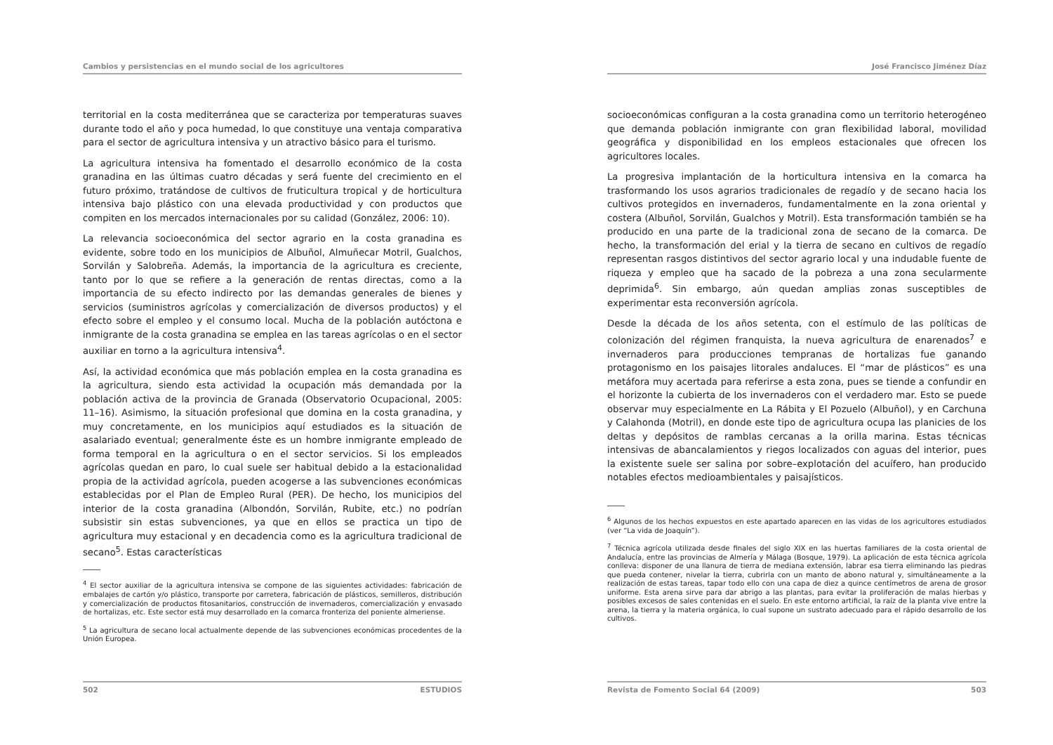Cambios y persistencias en el mundo social de los agricultores
territorial en la costa mediterránea que se caracteriza por temperaturas suaves durante todo el año y poca humedad, lo que constituye una ventaja comparativa para el sector de agricultura intensiva y un atractivo básico para el turismo.
La agricultura intensiva ha fomentado el desarrollo económico de la costa granadina en las últimas cuatro décadas y será fuente del crecimiento en el futuro próximo, tratándose de cultivos de fruticultura tropical y de horticultura intensiva bajo plástico con una elevada productividad y con productos que compiten en los mercados internacionales por su calidad (González, 2006: 10).
La relevancia socioeconómica del sector agrario en la costa granadina es evidente, sobre todo en los municipios de Albuñol, Almuñecar Motril, Gualchos, Sorvilán y Salobreña. Además, la importancia de la agricultura es creciente, tanto por lo que se refiere a la generación de rentas directas, como a la importancia de su efecto indirecto por las demandas generales de bienes y servicios (suministros agrícolas y comercialización de diversos productos) y el efecto sobre el empleo y el consumo local. Mucha de la población autóctona e inmigrante de la costa granadina se emplea en las tareas agrícolas o en el sector auxiliar en torno a la agricultura intensiva<sup>4</sup>.
Así, la actividad económica que más población emplea en la costa granadina es la agricultura, siendo esta actividad la ocupación más demandada por la población activa de la provincia de Granada (Observatorio Ocupacional, 2005: 11–16). Asimismo, la situación profesional que domina en la costa granadina, y muy concretamente, en los municipios aquí estudiados es la situación de asalariado eventual; generalmente éste es un hombre inmigrante empleado de forma temporal en la agricultura o en el sector servicios. Si los empleados agrícolas quedan en paro, lo cual suele ser habitual debido a la estacionalidad propia de la actividad agrícola, pueden acogerse a las subvenciones económicas establecidas por el Plan de Empleo Rural (PER). De hecho, los municipios del interior de la costa granadina (Albondón, Sorvilán, Rubite, etc.) no podrían subsistir sin estas subvenciones, ya que en ellos se practica un tipo de agricultura muy estacional y en decadencia como es la agricultura tradicional de secano<sup>5</sup>. Estas características
<sup>4</sup> El sector auxiliar de la agricultura intensiva se compone de las siguientes actividades: fabricación de embalajes de cartón y/o plástico, transporte por carretera, fabricación de plásticos, semilleros, distribución y comercialización de productos fitosanitarios, construcción de invernaderos, comercialización y envasado de hortalizas, etc. Este sector está muy desarrollado en la comarca fronteriza del poniente almeriense.
<sup>5</sup> La agricultura de secano local actualmente depende de las subvenciones económicas procedentes de la Unión Europea.
502 ESTUDIOS
José Francisco Jiménez Díaz
socioeconómicas configuran a la costa granadina como un territorio heterogéneo que demanda población inmigrante con gran flexibilidad laboral, movilidad geográfica y disponibilidad en los empleos estacionales que ofrecen los agricultores locales.
La progresiva implantación de la horticultura intensiva en la comarca ha trasformando los usos agrarios tradicionales de regadío y de secano hacia los cultivos protegidos en invernaderos, fundamentalmente en la zona oriental y costera (Albuñol, Sorvilán, Gualchos y Motril). Esta transformación también se ha producido en una parte de la tradicional zona de secano de la comarca. De hecho, la transformación del erial y la tierra de secano en cultivos de regadío representan rasgos distintivos del sector agrario local y una indudable fuente de riqueza y empleo que ha sacado de la pobreza a una zona secularmente deprimida<sup>6</sup>. Sin embargo, aún quedan amplias zonas susceptibles de experimentar esta reconversión agrícola.
Desde la década de los años setenta, con el estímulo de las políticas de colonización del régimen franquista, la nueva agricultura de enarenados<sup>7</sup> e invernaderos para producciones tempranas de hortalizas fue ganando protagonismo en los paisajes litorales andaluces. El “mar de plásticos” es una metáfora muy acertada para referirse a esta zona, pues se tiende a confundir en el horizonte la cubierta de los invernaderos con el verdadero mar. Esto se puede observar muy especialmente en La Rábita y El Pozuelo (Albuñol), y en Carchuna y Calahonda (Motril), en donde este tipo de agricultura ocupa las planicies de los deltas y depósitos de ramblas cercanas a la orilla marina. Estas técnicas intensivas de abancalamientos y riegos localizados con aguas del interior, pues la existente suele ser salina por sobre–explotación del acuífero, han producido notables efectos medioambientales y paisajísticos.
<sup>6</sup> Algunos de los hechos expuestos en este apartado aparecen en las vidas de los agricultores estudiados (ver “La vida de Joaquín”).
<sup>7</sup> Técnica agrícola utilizada desde finales del siglo XIX en las huertas familiares de la costa oriental de Andalucía, entre las provincias de Almería y Málaga (Bosque, 1979). La aplicación de esta técnica agrícola conlleva: disponer de una llanura de tierra de mediana extensión, labrar esa tierra eliminando las piedras que pueda contener, nivelar la tierra, cubrirla con un manto de abono natural y, simultáneamente a la realización de estas tareas, tapar todo ello con una capa de diez a quince centímetros de arena de grosor uniforme. Esta arena sirve para dar abrigo a las plantas, para evitar la proliferación de malas hierbas y posibles excesos de sales contenidas en el suelo. En este entorno artificial, la raíz de la planta vive entre la arena, la tierra y la materia orgánica, lo cual supone un sustrato adecuado para el rápido desarrollo de los cultivos.
Revista de Fomento Social 64 (2009) 503